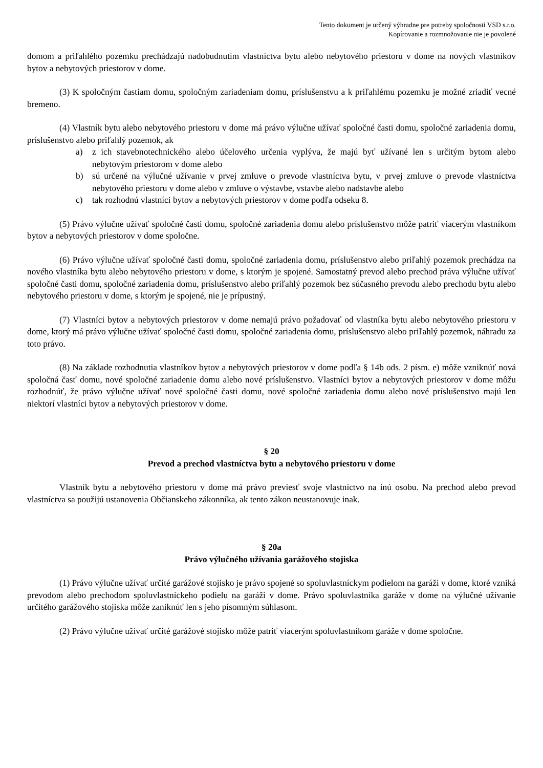Tento dokument je určený výhradne pre potreby spoločnosti VSD s.r.o.
Kopírovanie a rozmnožovanie nie je povolené
domom a priľahlého pozemku prechádzajú nadobudnutím vlastníctva bytu alebo nebytového priestoru v dome na nových vlastníkov bytov a nebytových priestorov v dome.
(3) K spoločným častiam domu, spoločným zariadeniam domu, príslušenstvu a k priľahlému pozemku je možné zriadiť vecné bremeno.
(4) Vlastník bytu alebo nebytového priestoru v dome má právo výlučne užívať spoločné časti domu, spoločné zariadenia domu, príslušenstvo alebo priľahlý pozemok, ak
a) z ich stavebnotechnického alebo účelového určenia vyplýva, že majú byť užívané len s určitým bytom alebo nebytovým priestorom v dome alebo
b) sú určené na výlučné užívanie v prvej zmluve o prevode vlastníctva bytu, v prvej zmluve o prevode vlastníctva nebytového priestoru v dome alebo v zmluve o výstavbe, vstavbe alebo nadstavbe alebo
c) tak rozhodnú vlastníci bytov a nebytových priestorov v dome podľa odseku 8.
(5) Právo výlučne užívať spoločné časti domu, spoločné zariadenia domu alebo príslušenstvo môže patriť viacerým vlastníkom bytov a nebytových priestorov v dome spoločne.
(6) Právo výlučne užívať spoločné časti domu, spoločné zariadenia domu, príslušenstvo alebo priľahlý pozemok prechádza na nového vlastníka bytu alebo nebytového priestoru v dome, s ktorým je spojené. Samostatný prevod alebo prechod práva výlučne užívať spoločné časti domu, spoločné zariadenia domu, príslušenstvo alebo priľahlý pozemok bez súčasného prevodu alebo prechodu bytu alebo nebytového priestoru v dome, s ktorým je spojené, nie je prípustný.
(7) Vlastníci bytov a nebytových priestorov v dome nemajú právo požadovať od vlastníka bytu alebo nebytového priestoru v dome, ktorý má právo výlučne užívať spoločné časti domu, spoločné zariadenia domu, príslušenstvo alebo priľahlý pozemok, náhradu za toto právo.
(8) Na základe rozhodnutia vlastníkov bytov a nebytových priestorov v dome podľa § 14b ods. 2 písm. e) môže vzniknúť nová spoločná časť domu, nové spoločné zariadenie domu alebo nové príslušenstvo. Vlastníci bytov a nebytových priestorov v dome môžu rozhodnúť, že právo výlučne užívať nové spoločné časti domu, nové spoločné zariadenia domu alebo nové príslušenstvo majú len niektorí vlastníci bytov a nebytových priestorov v dome.
§ 20
Prevod a prechod vlastníctva bytu a nebytového priestoru v dome
Vlastník bytu a nebytového priestoru v dome má právo previesť svoje vlastníctvo na inú osobu. Na prechod alebo prevod vlastníctva sa použijú ustanovenia Občianskeho zákonníka, ak tento zákon neustanovuje inak.
§ 20a
Právo výlučného užívania garážového stojiska
(1) Právo výlučne užívať určité garážové stojisko je právo spojené so spoluvlastníckym podielom na garáži v dome, ktoré vzniká prevodom alebo prechodom spoluvlastníckeho podielu na garáži v dome. Právo spoluvlastníka garáže v dome na výlučné užívanie určitého garážového stojiska môže zaniknúť len s jeho písomným súhlasom.
(2) Právo výlučne užívať určité garážové stojisko môže patriť viacerým spoluvlastníkom garáže v dome spoločne.